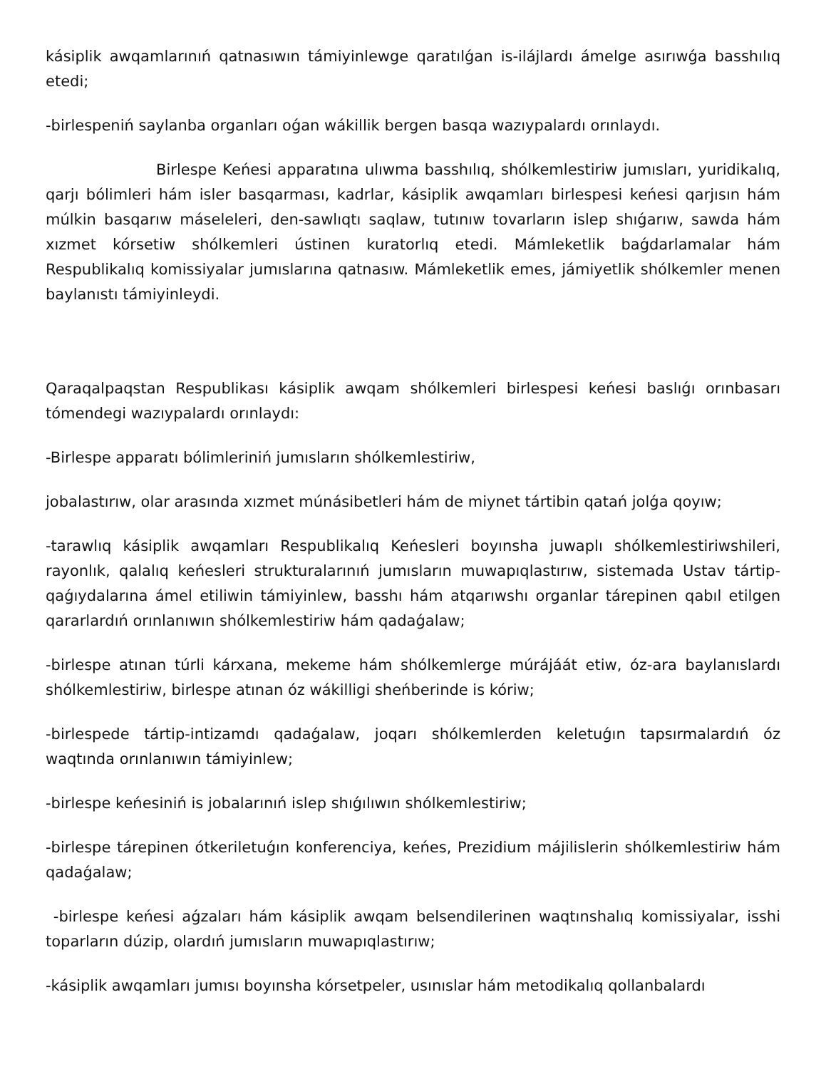kásiplik awqamlarınıń qatnasıwın támiyinlewge qaratılǵan is-ilájlardı ámelge asırıwǵa basshılıq etedi;
-birlespeniń saylanba organları oǵan wákillik bergen basqa wazıypalardı orınlaydı.
Birlespe Keńesi apparatına ulıwma basshılıq, shólkemlestiriw jumısları, yuridikalıq, qarjı bólimleri hám isler basqarması, kadrlar, kásiplik awqamları birlespesi keńesi qarjısın hám múlkin basqarıw máseleleri, den-sawlıqtı saqlaw, tutınıw tovarların islep shıǵarıw, sawda hám xızmet kórsetiw shólkemleri ústinen kuratorlıq etedi. Mámleketlik baǵdarlamalar hám Respublikalıq komissiyalar jumıslarına qatnasıw. Mámleketlik emes, jámiyetlik shólkemler menen baylanıstı támiyinleydi.
Qaraqalpaqstan Respublikası kásiplik awqam shólkemleri birlespesi keńesi baslıǵı orınbasarı tómendegi wazıypalardı orınlaydı:
-Birlespe apparatı bólimleriniń jumısların shólkemlestiriw,
jobalastırıw, olar arasında xızmet múnásibetleri hám de miynet tártibin qatań jolǵa qoyıw;
-tarawlıq kásiplik awqamları Respublikalıq Keńesleri boyınsha juwaplı shólkemlestiriwshileri, rayonlık, qalalıq keńesleri strukturalarınıń jumısların muwapıqlastırıw, sistemada Ustav tártip-qaǵıydalarına ámel etiliwin támiyinlew, basshı hám atqarıwshı organlar tárepinen qabıl etilgen qararlardıń orınlanıwın shólkemlestiriw hám qadaǵalaw;
-birlespe atınan túrli kárxana, mekeme hám shólkemlerge múrájáát etiw, óz-ara baylanıslardı shólkemlestiriw, birlespe atınan óz wákilligi sheńberinde is kóriw;
-birlespede tártip-intizamdı qadaǵalaw, joqarı shólkemlerden keletuǵın tapsırmalardıń óz waqtında orınlanıwın támiyinlew;
-birlespe keńesiniń is jobalarınıń islep shıǵılıwın shólkemlestiriw;
-birlespe tárepinen ótkeriletuǵın konferenciya, keńes, Prezidium májilislerin shólkemlestiriw hám qadaǵalaw;
-birlespe keńesi aǵzaları hám kásiplik awqam belsendilerinen waqtınshalıq komissiyalar, isshi toparların dúzip, olardıń jumısların muwapıqlastırıw;
-kásiplik awqamları jumısı boyınsha kórsetpeler, usınıslar hám metodikalıq qollanbalardı